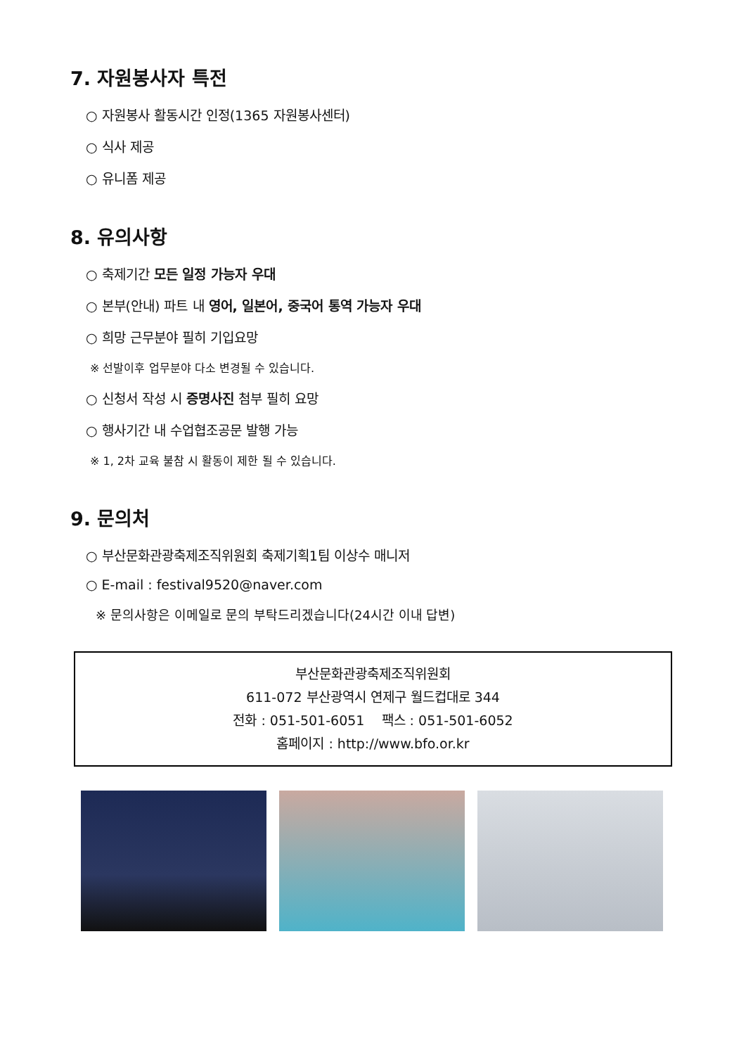7. 자원봉사자 특전
○ 자원봉사 활동시간 인정(1365 자원봉사센터)
○ 식사 제공
○ 유니폼 제공
8. 유의사항
○ 축제기간 모든 일정 가능자 우대
○ 본부(안내) 파트 내 영어, 일본어, 중국어 통역 가능자 우대
○ 희망 근무분야 필히 기입요망
※ 선발이후 업무분야 다소 변경될 수 있습니다.
○ 신청서 작성 시 증명사진 첨부 필히 요망
○ 행사기간 내 수업협조공문 발행 가능
※ 1, 2차 교육 불참 시 활동이 제한 될 수 있습니다.
9. 문의처
○ 부산문화관광축제조직위원회 축제기획1팀 이상수 매니저
○ E-mail : festival9520@naver.com
※ 문의사항은 이메일로 문의 부탁드리겠습니다(24시간 이내 답변)
부산문화관광축제조직위원회
611-072 부산광역시 연제구 월드컵대로 344
전화 : 051-501-6051 팩스 : 051-501-6052
홈페이지 : http://www.bfo.or.kr